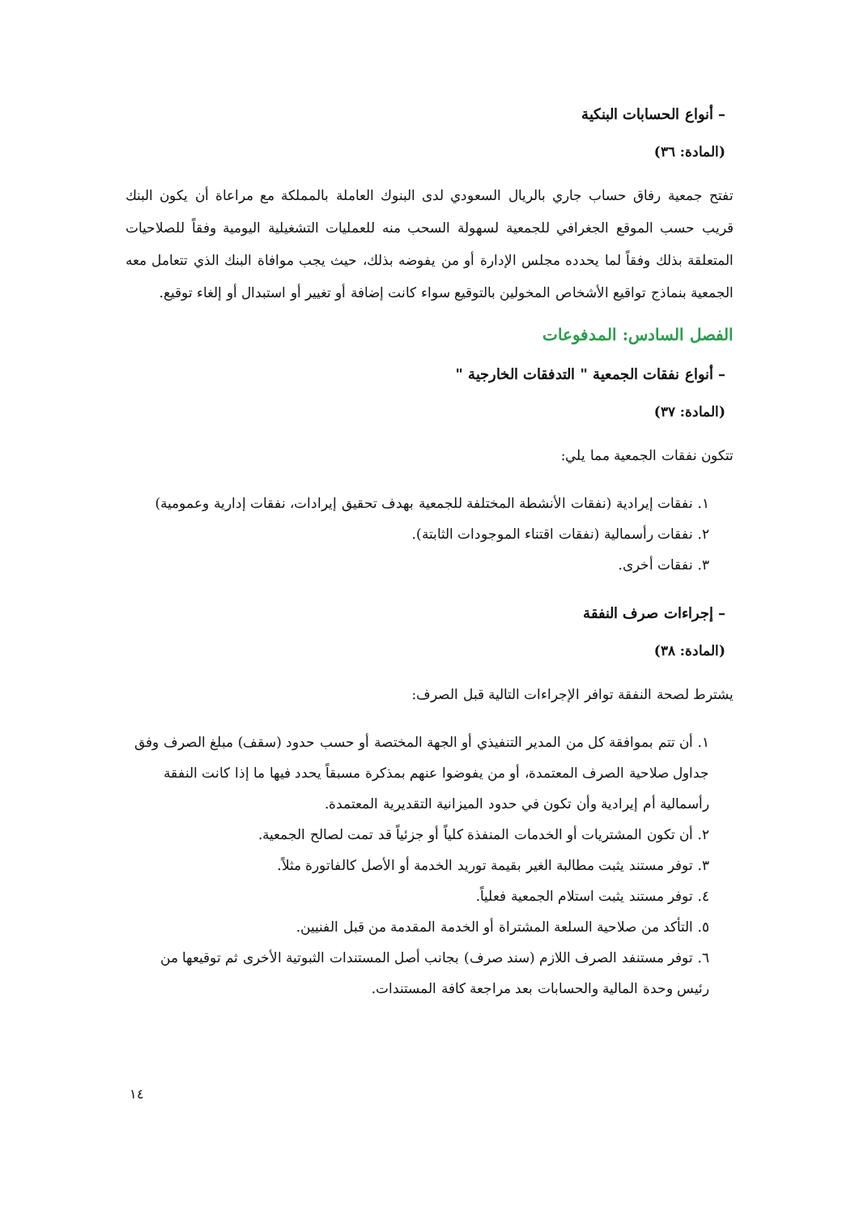– أنواع الحسابات البنكية
(المادة: ٣٦)
تفتح جمعية رفاق حساب جاري بالريال السعودي لدى البنوك العاملة بالمملكة مع مراعاة أن يكون البنك قريب حسب الموقع الجغرافي للجمعية لسهولة السحب منه للعمليات التشغيلية اليومية وفقاً للصلاحيات المتعلقة بذلك وفقاً لما يحدده مجلس الإدارة أو من يفوضه بذلك، حيث يجب موافاة البنك الذي تتعامل معه الجمعية بنماذج تواقيع الأشخاص المخولين بالتوقيع سواء كانت إضافة أو تغيير أو استبدال أو إلغاء توقيع.
الفصل السادس: المدفوعات
– أنواع نفقات الجمعية " التدفقات الخارجية "
(المادة: ٣٧)
تتكون نفقات الجمعية مما يلي:
١. نفقات إيرادية (نفقات الأنشطة المختلفة للجمعية بهدف تحقيق إيرادات، نفقات إدارية وعمومية)
٢. نفقات رأسمالية (نفقات اقتناء الموجودات الثابتة).
٣. نفقات أخرى.
– إجراءات صرف النفقة
(المادة: ٣٨)
يشترط لصحة النفقة توافر الإجراءات التالية قبل الصرف:
١. أن تتم بموافقة كل من المدير التنفيذي أو الجهة المختصة أو حسب حدود (سقف) مبلغ الصرف وفق جداول صلاحية الصرف المعتمدة، أو من يفوضوا عنهم بمذكرة مسبقاً يحدد فيها ما إذا كانت النفقة رأسمالية أم إيرادية وأن تكون في حدود الميزانية التقديرية المعتمدة.
٢. أن تكون المشتريات أو الخدمات المنفذة كلياً أو جزئياً قد تمت لصالح الجمعية.
٣. توفر مستند يثبت مطالبة الغير بقيمة توريد الخدمة أو الأصل كالفاتورة مثلاً.
٤. توفر مستند يثبت استلام الجمعية فعلياً.
٥. التأكد من صلاحية السلعة المشتراة أو الخدمة المقدمة من قبل الفنيين.
٦. توفر مستنفد الصرف اللازم (سند صرف) بجانب أصل المستندات الثبوتية الأخرى ثم توقيعها من رئيس وحدة المالية والحسابات بعد مراجعة كافة المستندات.
١٤